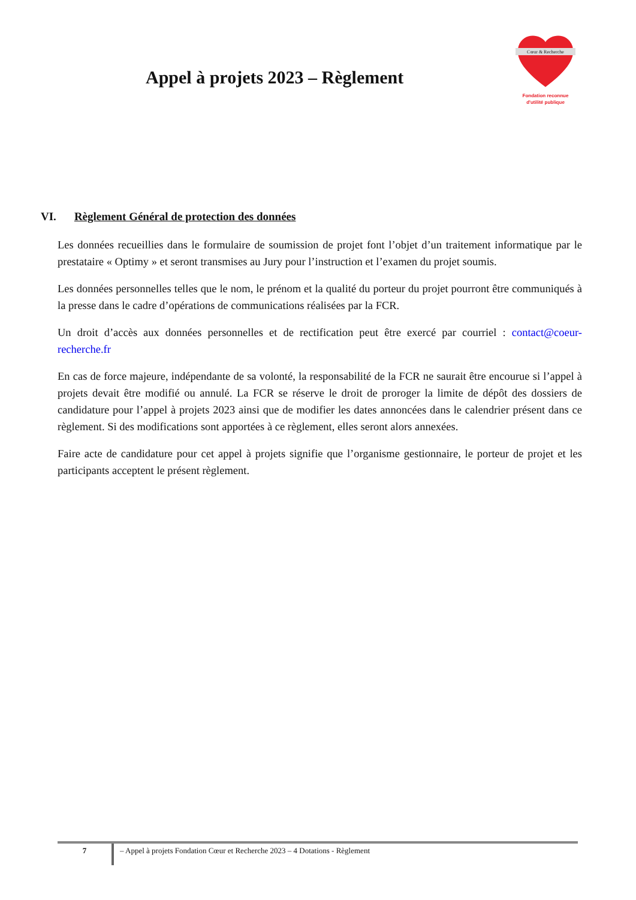Appel à projets 2023 – Règlement
Cœur & Recherche
Fondation reconnue
d'utilité publique
VI. Règlement Général de protection des données
Les données recueillies dans le formulaire de soumission de projet font l’objet d’un traitement informatique par le prestataire « Optimy » et seront transmises au Jury pour l’instruction et l’examen du projet soumis.
Les données personnelles telles que le nom, le prénom et la qualité du porteur du projet pourront être communiqués à la presse dans le cadre d’opérations de communications réalisées par la FCR.
Un droit d’accès aux données personnelles et de rectification peut être exercé par courriel : contact@coeur-recherche.fr
En cas de force majeure, indépendante de sa volonté, la responsabilité de la FCR ne saurait être encourue si l’appel à projets devait être modifié ou annulé. La FCR se réserve le droit de proroger la limite de dépôt des dossiers de candidature pour l’appel à projets 2023 ainsi que de modifier les dates annoncées dans le calendrier présent dans ce règlement. Si des modifications sont apportées à ce règlement, elles seront alors annexées.
Faire acte de candidature pour cet appel à projets signifie que l’organisme gestionnaire, le porteur de projet et les participants acceptent le présent règlement.
7 – Appel à projets Fondation Cœur et Recherche 2023 – 4 Dotations - Règlement